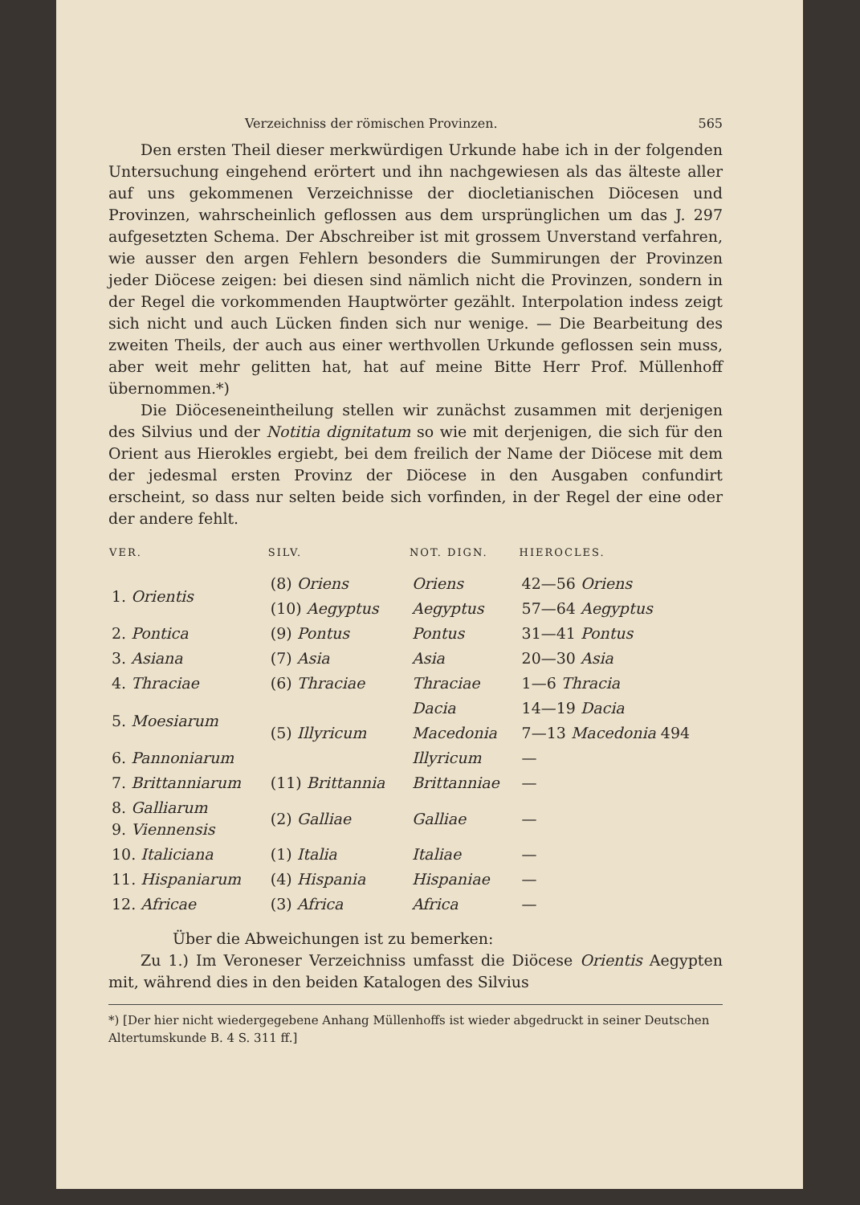Verzeichniss der römischen Provinzen. 565
Den ersten Theil dieser merkwürdigen Urkunde habe ich in der folgenden Untersuchung eingehend erörtert und ihn nachgewiesen als das älteste aller auf uns gekommenen Verzeichnisse der diocletianischen Diöcesen und Provinzen, wahrscheinlich geflossen aus dem ursprünglichen um das J. 297 aufgesetzten Schema. Der Abschreiber ist mit grossem Unverstand verfahren, wie ausser den argen Fehlern besonders die Summirungen der Provinzen jeder Diöcese zeigen: bei diesen sind nämlich nicht die Provinzen, sondern in der Regel die vorkommenden Hauptwörter gezählt. Interpolation indess zeigt sich nicht und auch Lücken finden sich nur wenige. — Die Bearbeitung des zweiten Theils, der auch aus einer werthvollen Urkunde geflossen sein muss, aber weit mehr gelitten hat, hat auf meine Bitte Herr Prof. Müllenhoff übernommen.*)
Die Diöceseneintheilung stellen wir zunächst zusammen mit derjenigen des Silvius und der Notitia dignitatum so wie mit derjenigen, die sich für den Orient aus Hierokles ergiebt, bei dem freilich der Name der Diöcese mit dem der jedesmal ersten Provinz der Diöcese in den Ausgaben confundirt erscheint, so dass nur selten beide sich vorfinden, in der Regel der eine oder der andere fehlt.
| VER. | SILV. | NOT. DIGN. | HIEROCLES. |
| --- | --- | --- | --- |
| 1. Orientis | (8) Oriens | Oriens | 42—56 Oriens |
| | (10) Aegyptus | Aegyptus | 57—64 Aegyptus |
| 2. Pontica | (9) Pontus | Pontus | 31—41 Pontus |
| 3. Asiana | (7) Asia | Asia | 20—30 Asia |
| 4. Thraciae | (6) Thraciae | Thraciae | 1—6 Thracia |
| 5. Moesiarum | (5) Illyricum | Dacia | 14—19 Dacia |
| | | Macedonia | 7—13 Macedonia 494 |
| 6. Pannoniarum | | Illyricum | — |
| 7. Brittanniarum | (11) Brittannia | Brittanniae | — |
| 8. Galliarum 9. Viennensis | (2) Galliae | Galliae | — |
| 10. Italiciana | (1) Italia | Italiae | — |
| 11. Hispaniarum | (4) Hispania | Hispaniae | — |
| 12. Africae | (3) Africa | Africa | — |
Über die Abweichungen ist zu bemerken:
Zu 1.) Im Veroneser Verzeichniss umfasst die Diöcese Orientis Aegypten mit, während dies in den beiden Katalogen des Silvius
*) [Der hier nicht wiedergegebene Anhang Müllenhoffs ist wieder abgedruckt in seiner Deutschen Altertumskunde B. 4 S. 311 ff.]